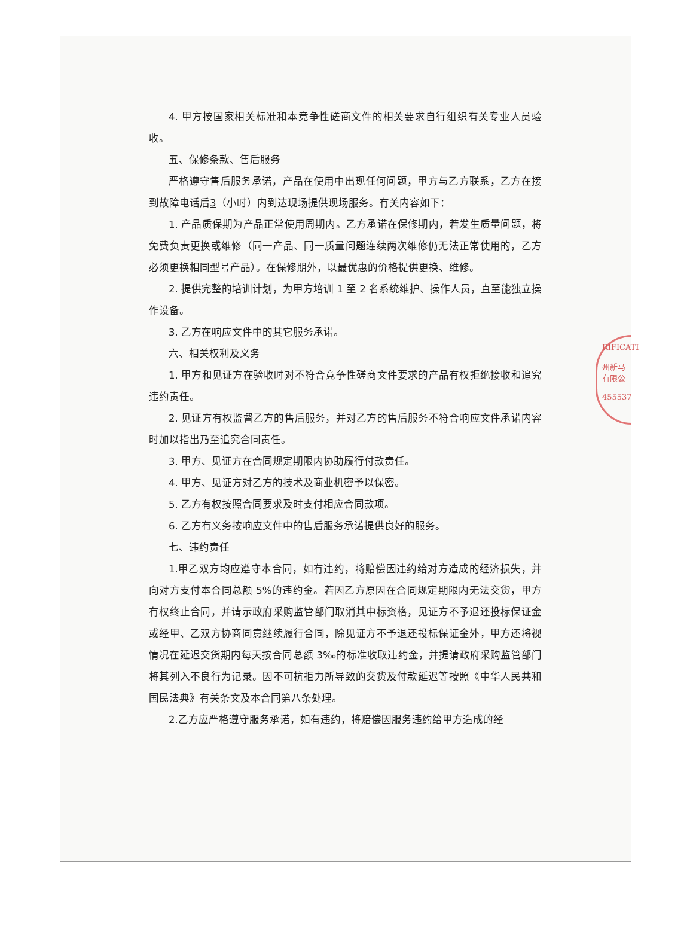RIFICATI
州新马
有限公
455537
4. 甲方按国家相关标准和本竞争性磋商文件的相关要求自行组织有关专业人员验收。
五、保修条款、售后服务
严格遵守售后服务承诺，产品在使用中出现任何问题，甲方与乙方联系，乙方在接到故障电话后3（小时）内到达现场提供现场服务。有关内容如下：
1. 产品质保期为产品正常使用周期内。乙方承诺在保修期内，若发生质量问题，将免费负责更换或维修（同一产品、同一质量问题连续两次维修仍无法正常使用的，乙方必须更换相同型号产品）。在保修期外，以最优惠的价格提供更换、维修。
2. 提供完整的培训计划，为甲方培训 1 至 2 名系统维护、操作人员，直至能独立操作设备。
3. 乙方在响应文件中的其它服务承诺。
六、相关权利及义务
1. 甲方和见证方在验收时对不符合竞争性磋商文件要求的产品有权拒绝接收和追究违约责任。
2. 见证方有权监督乙方的售后服务，并对乙方的售后服务不符合响应文件承诺内容时加以指出乃至追究合同责任。
3. 甲方、见证方在合同规定期限内协助履行付款责任。
4. 甲方、见证方对乙方的技术及商业机密予以保密。
5. 乙方有权按照合同要求及时支付相应合同款项。
6. 乙方有义务按响应文件中的售后服务承诺提供良好的服务。
七、违约责任
1.甲乙双方均应遵守本合同，如有违约，将赔偿因违约给对方造成的经济损失，并向对方支付本合同总额 5%的违约金。若因乙方原因在合同规定期限内无法交货，甲方有权终止合同，并请示政府采购监管部门取消其中标资格，见证方不予退还投标保证金或经甲、乙双方协商同意继续履行合同，除见证方不予退还投标保证金外，甲方还将视情况在延迟交货期内每天按合同总额 3‰的标准收取违约金，并提请政府采购监管部门将其列入不良行为记录。因不可抗拒力所导致的交货及付款延迟等按照《中华人民共和国民法典》有关条文及本合同第八条处理。
2.乙方应严格遵守服务承诺，如有违约，将赔偿因服务违约给甲方造成的经